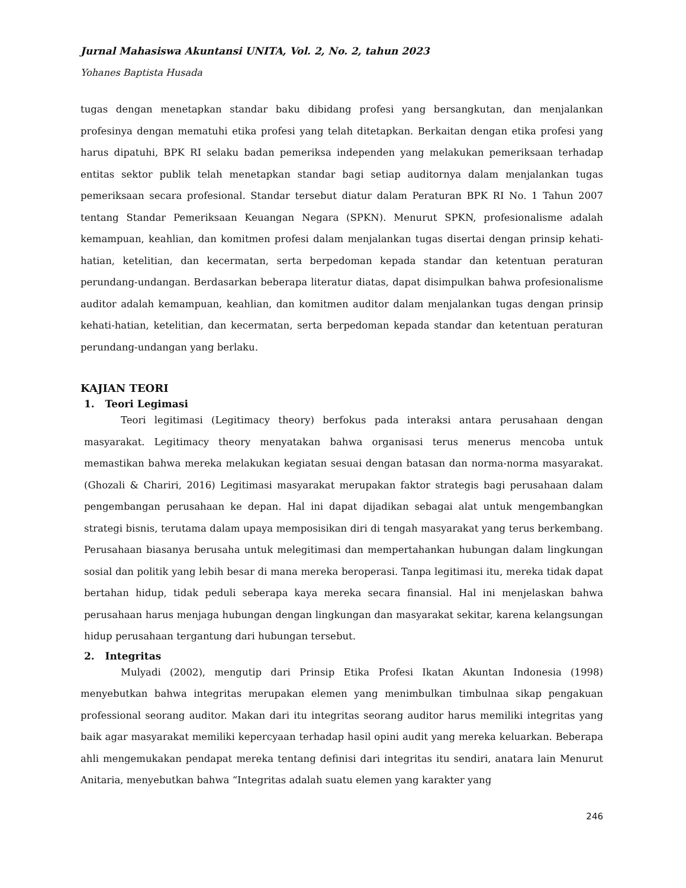Jurnal Mahasiswa Akuntansi UNITA, Vol. 2, No. 2, tahun 2023
Yohanes Baptista Husada
tugas dengan menetapkan standar baku dibidang profesi yang bersangkutan, dan menjalankan profesinya dengan mematuhi etika profesi yang telah ditetapkan. Berkaitan dengan etika profesi yang harus dipatuhi, BPK RI selaku badan pemeriksa independen yang melakukan pemeriksaan terhadap entitas sektor publik telah menetapkan standar bagi setiap auditornya dalam menjalankan tugas pemeriksaan secara profesional. Standar tersebut diatur dalam Peraturan BPK RI No. 1 Tahun 2007 tentang Standar Pemeriksaan Keuangan Negara (SPKN). Menurut SPKN, profesionalisme adalah kemampuan, keahlian, dan komitmen profesi dalam menjalankan tugas disertai dengan prinsip kehati-hatian, ketelitian, dan kecermatan, serta berpedoman kepada standar dan ketentuan peraturan perundang-undangan. Berdasarkan beberapa literatur diatas, dapat disimpulkan bahwa profesionalisme auditor adalah kemampuan, keahlian, dan komitmen auditor dalam menjalankan tugas dengan prinsip kehati-hatian, ketelitian, dan kecermatan, serta berpedoman kepada standar dan ketentuan peraturan perundang-undangan yang berlaku.
KAJIAN TEORI
1. Teori Legimasi
Teori legitimasi (Legitimacy theory) berfokus pada interaksi antara perusahaan dengan masyarakat. Legitimacy theory menyatakan bahwa organisasi terus menerus mencoba untuk memastikan bahwa mereka melakukan kegiatan sesuai dengan batasan dan norma-norma masyarakat. (Ghozali & Chariri, 2016) Legitimasi masyarakat merupakan faktor strategis bagi perusahaan dalam pengembangan perusahaan ke depan. Hal ini dapat dijadikan sebagai alat untuk mengembangkan strategi bisnis, terutama dalam upaya memposisikan diri di tengah masyarakat yang terus berkembang. Perusahaan biasanya berusaha untuk melegitimasi dan mempertahankan hubungan dalam lingkungan sosial dan politik yang lebih besar di mana mereka beroperasi. Tanpa legitimasi itu, mereka tidak dapat bertahan hidup, tidak peduli seberapa kaya mereka secara finansial. Hal ini menjelaskan bahwa perusahaan harus menjaga hubungan dengan lingkungan dan masyarakat sekitar, karena kelangsungan hidup perusahaan tergantung dari hubungan tersebut.
2. Integritas
Mulyadi (2002), mengutip dari Prinsip Etika Profesi Ikatan Akuntan Indonesia (1998) menyebutkan bahwa integritas merupakan elemen yang menimbulkan timbulnaa sikap pengakuan professional seorang auditor. Makan dari itu integritas seorang auditor harus memiliki integritas yang baik agar masyarakat memiliki kepercyaan terhadap hasil opini audit yang mereka keluarkan. Beberapa ahli mengemukakan pendapat mereka tentang definisi dari integritas itu sendiri, anatara lain Menurut Anitaria, menyebutkan bahwa “Integritas adalah suatu elemen yang karakter yang
246